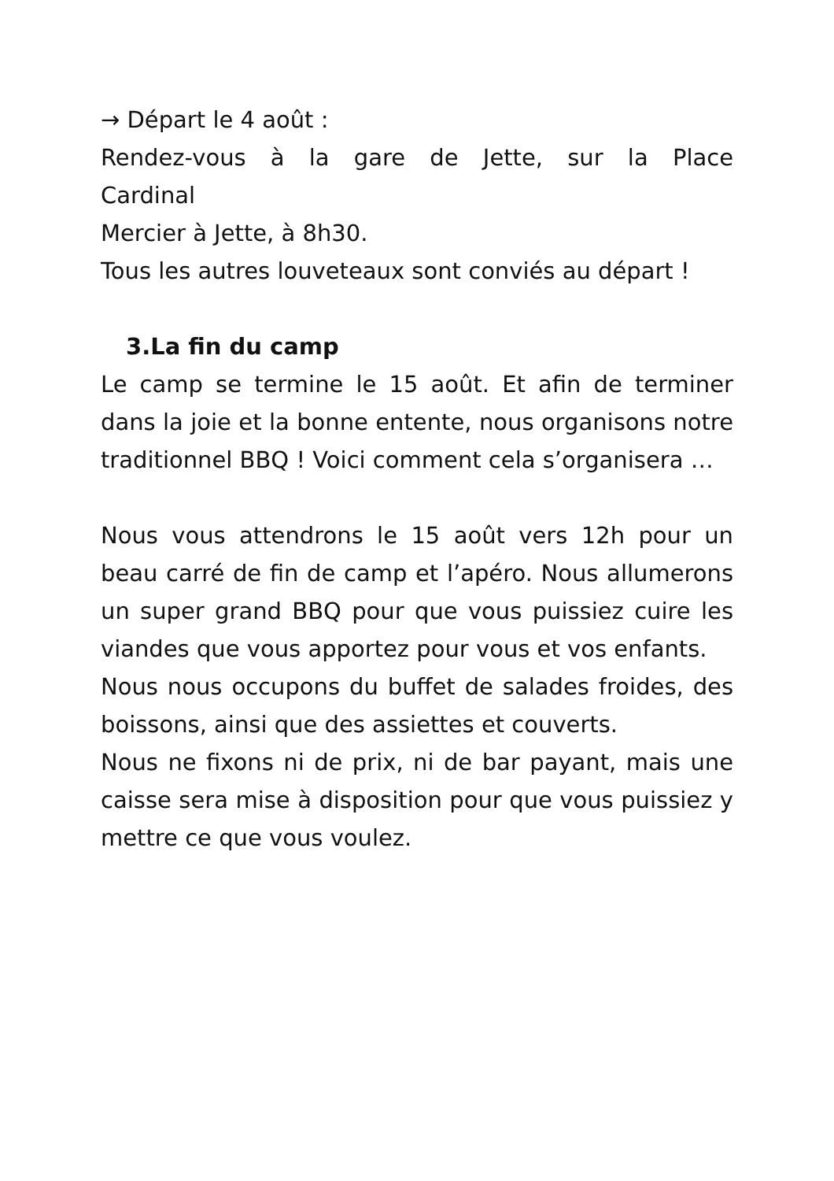→ Départ le 4 août :
Rendez-vous à la gare de Jette, sur la Place
Cardinal
Mercier à Jette, à 8h30.
Tous les autres louveteaux sont conviés au départ !
3.La fin du camp
Le camp se termine le 15 août. Et afin de terminer dans la joie et la bonne entente, nous organisons notre traditionnel BBQ ! Voici comment cela s’organisera …
Nous vous attendrons le 15 août vers 12h pour un beau carré de fin de camp et l’apéro. Nous allumerons un super grand BBQ pour que vous puissiez cuire les viandes que vous apportez pour vous et vos enfants.
Nous nous occupons du buffet de salades froides, des boissons, ainsi que des assiettes et couverts.
Nous ne fixons ni de prix, ni de bar payant, mais une caisse sera mise à disposition pour que vous puissiez y mettre ce que vous voulez.